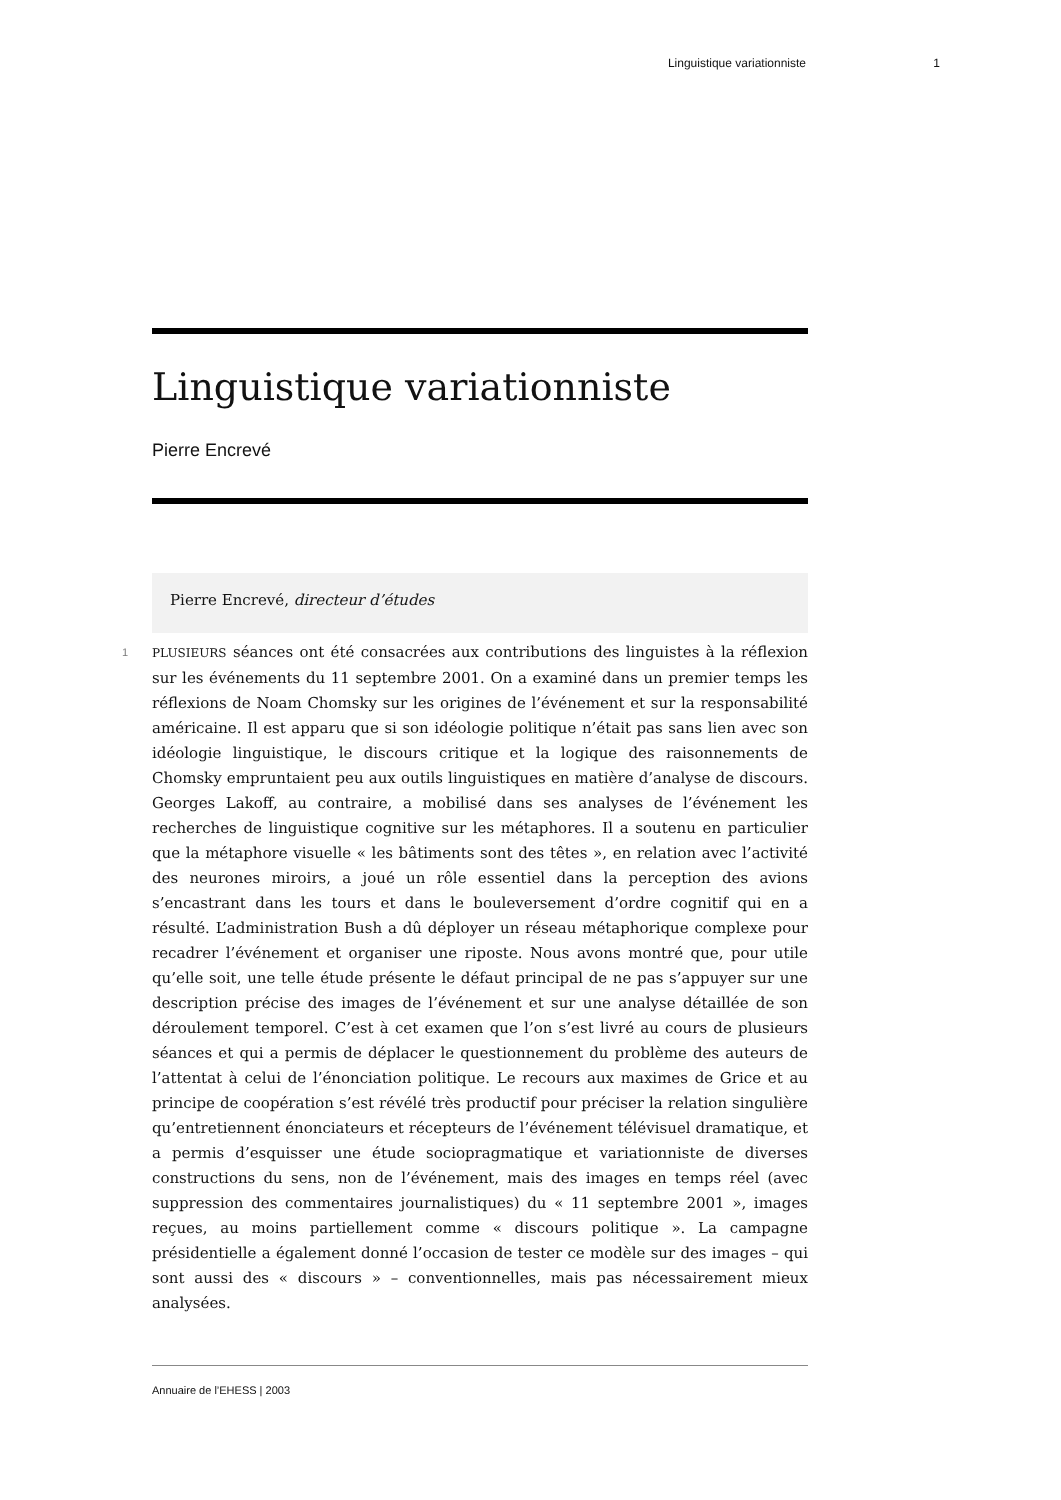Linguistique variationniste 1
Linguistique variationniste
Pierre Encrevé
Pierre Encrevé, directeur d’études
1 PLUSIEURS séances ont été consacrées aux contributions des linguistes à la réflexion sur les événements du 11 septembre 2001. On a examiné dans un premier temps les réflexions de Noam Chomsky sur les origines de l’événement et sur la responsabilité américaine. Il est apparu que si son idéologie politique n’était pas sans lien avec son idéologie linguistique, le discours critique et la logique des raisonnements de Chomsky empruntaient peu aux outils linguistiques en matière d’analyse de discours. Georges Lakoff, au contraire, a mobilisé dans ses analyses de l’événement les recherches de linguistique cognitive sur les métaphores. Il a soutenu en particulier que la métaphore visuelle « les bâtiments sont des têtes », en relation avec l’activité des neurones miroirs, a joué un rôle essentiel dans la perception des avions s’encastrant dans les tours et dans le bouleversement d’ordre cognitif qui en a résulté. L’administration Bush a dû déployer un réseau métaphorique complexe pour recadrer l’événement et organiser une riposte. Nous avons montré que, pour utile qu’elle soit, une telle étude présente le défaut principal de ne pas s’appuyer sur une description précise des images de l’événement et sur une analyse détaillée de son déroulement temporel. C’est à cet examen que l’on s’est livré au cours de plusieurs séances et qui a permis de déplacer le questionnement du problème des auteurs de l’attentat à celui de l’énonciation politique. Le recours aux maximes de Grice et au principe de coopération s’est révélé très productif pour préciser la relation singulière qu’entretiennent énonciateurs et récepteurs de l’événement télévisuel dramatique, et a permis d’esquisser une étude sociopragmatique et variationniste de diverses constructions du sens, non de l’événement, mais des images en temps réel (avec suppression des commentaires journalistiques) du « 11 septembre 2001 », images reçues, au moins partiellement comme « discours politique ». La campagne présidentielle a également donné l’occasion de tester ce modèle sur des images – qui sont aussi des « discours » – conventionnelles, mais pas nécessairement mieux analysées.
Annuaire de l’EHESS | 2003